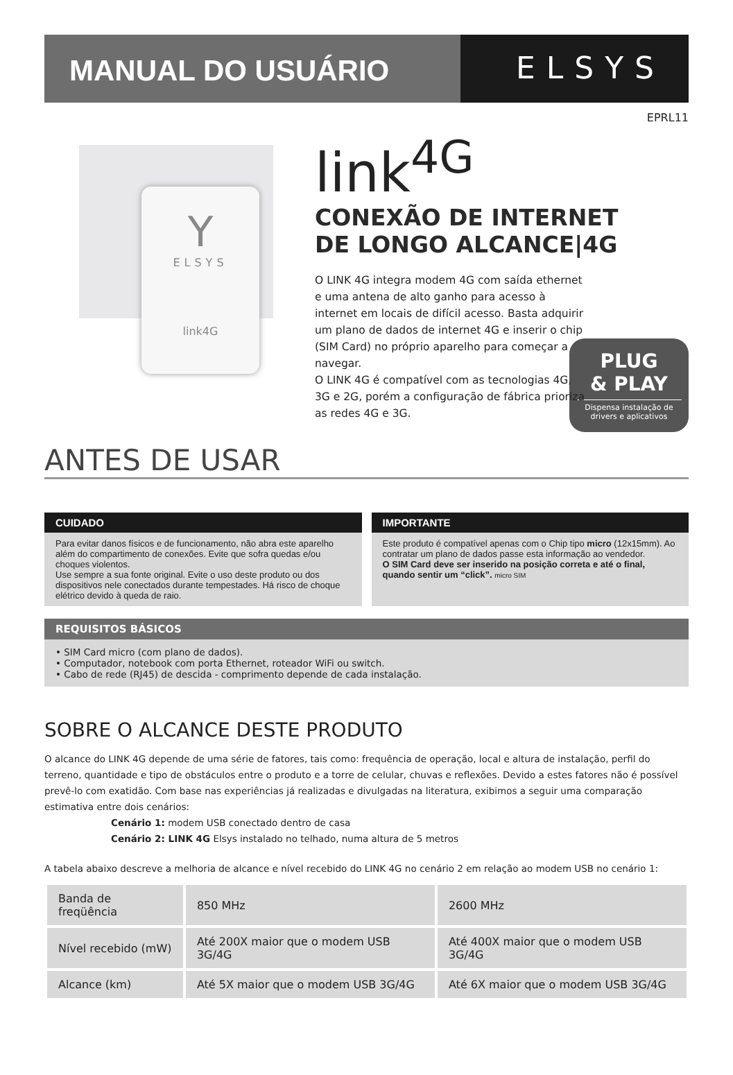MANUAL DO USUÁRIO
ELSYS
EPRL11
Y
ELSYS
link4G
link<sup>4G</sup>
CONEXÃO DE INTERNET
DE LONGO ALCANCE|4G
O LINK 4G integra modem 4G com saída ethernet e uma antena de alto ganho para acesso à internet em locais de difícil acesso. Basta adquirir um plano de dados de internet 4G e inserir o chip (SIM Card) no próprio aparelho para começar a navegar.
O LINK 4G é compatível com as tecnologias 4G, 3G e 2G, porém a configuração de fábrica prioriza as redes 4G e 3G.
PLUG
& PLAY
Dispensa instalação de drivers e aplicativos
ANTES DE USAR
CUIDADO
Para evitar danos físicos e de funcionamento, não abra este aparelho além do compartimento de conexões. Evite que sofra quedas e/ou choques violentos.
Use sempre a sua fonte original. Evite o uso deste produto ou dos dispositivos nele conectados durante tempestades. Há risco de choque elétrico devido à queda de raio.
IMPORTANTE
Este produto é compatível apenas com o Chip tipo micro (12x15mm). Ao contratar um plano de dados passe esta informação ao vendedor.
O SIM Card deve ser inserido na posição correta e até o final, quando sentir um “click”. micro SIM
REQUISITOS BÁSICOS
• SIM Card micro (com plano de dados).
• Computador, notebook com porta Ethernet, roteador WiFi ou switch.
• Cabo de rede (RJ45) de descida - comprimento depende de cada instalação.
SOBRE O ALCANCE DESTE PRODUTO
O alcance do LINK 4G depende de uma série de fatores, tais como: frequência de operação, local e altura de instalação, perfil do terreno, quantidade e tipo de obstáculos entre o produto e a torre de celular, chuvas e reflexões. Devido a estes fatores não é possível prevê-lo com exatidão. Com base nas experiências já realizadas e divulgadas na literatura, exibimos a seguir uma comparação estimativa entre dois cenários:
Cenário 1: modem USB conectado dentro de casa
Cenário 2: LINK 4G Elsys instalado no telhado, numa altura de 5 metros
A tabela abaixo descreve a melhoria de alcance e nível recebido do LINK 4G no cenário 2 em relação ao modem USB no cenário 1:
| Banda de freqüência | 850 MHz | 2600 MHz |
| Nível recebido (mW) | Até 200X maior que o modem USB 3G/4G | Até 400X maior que o modem USB 3G/4G |
| Alcance (km) | Até 5X maior que o modem USB 3G/4G | Até 6X maior que o modem USB 3G/4G |